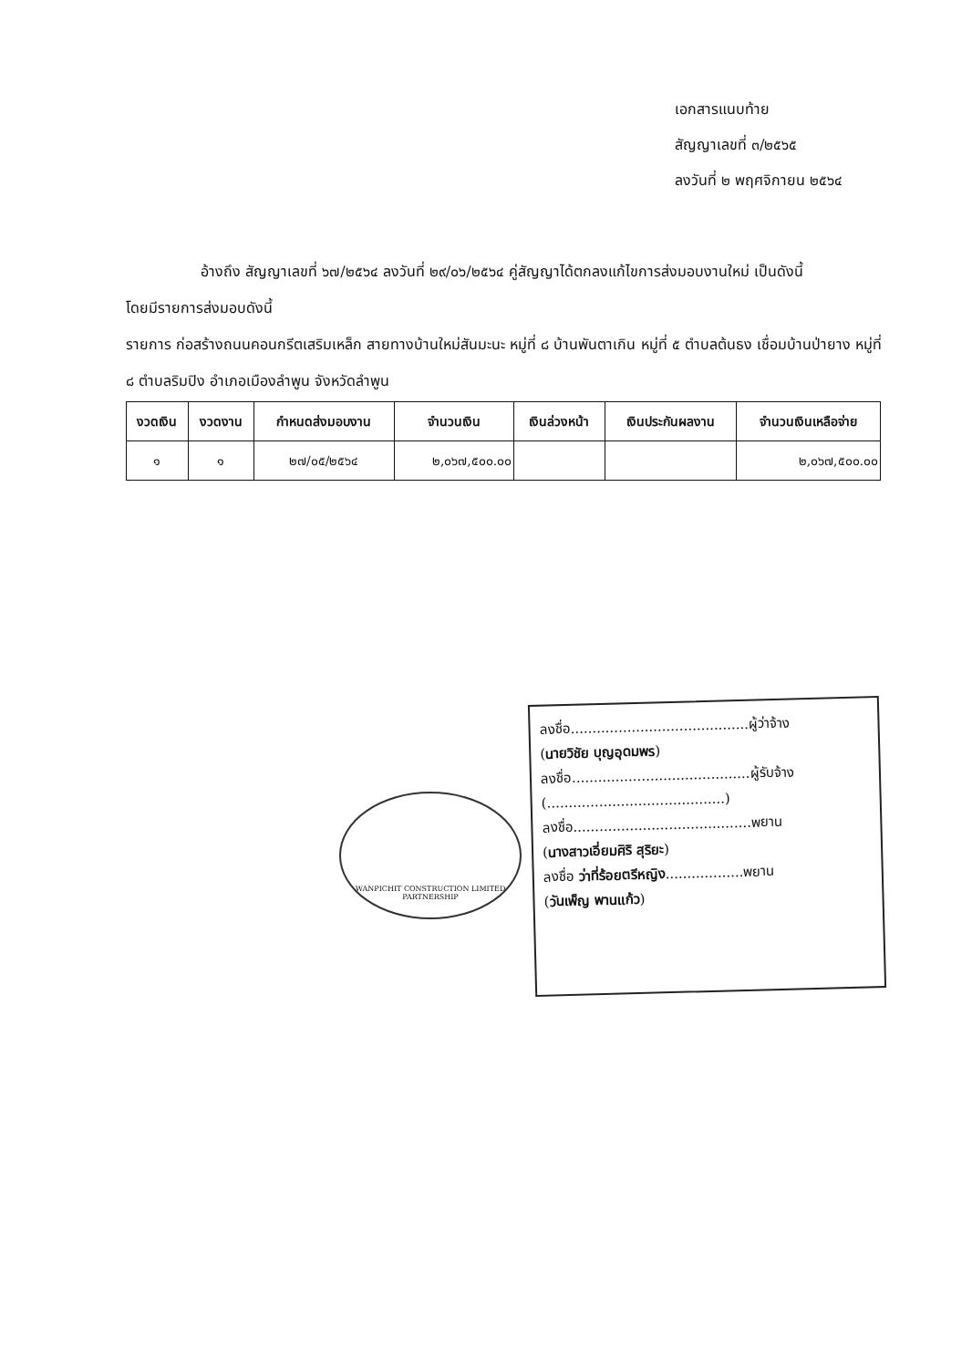เอกสารแนบท้าย
สัญญาเลขที่ ๓/๒๕๖๕
ลงวันที่ ๒ พฤศจิกายน ๒๕๖๔
อ้างถึง สัญญาเลขที่ ๖๗/๒๕๖๔ ลงวันที่ ๒๙/๐๖/๒๕๖๔ คู่สัญญาได้ตกลงแก้ไขการส่งมอบงานใหม่ เป็นดังนี้
โดยมีรายการส่งมอบดังนี้
รายการ ก่อสร้างถนนคอนกรีตเสริมเหล็ก สายทางบ้านใหม่สันมะนะ หมู่ที่ ๘ บ้านพันตาเกิน หมู่ที่ ๕ ตำบลต้นธง เชื่อมบ้านป่ายาง หมู่ที่ ๘ ตำบลริมปิง อำเภอเมืองลำพูน จังหวัดลำพูน
| งวดเงิน | งวดงาน | กำหนดส่งมอบงาน | จำนวนเงิน | เงินล่วงหน้า | เงินประกันผลงาน | จำนวนเงินเหลือจ่าย |
| --- | --- | --- | --- | --- | --- | --- |
| ๑ | ๑ | ๒๗/๐๕/๒๕๖๔ | ๒,๐๖๗,๕๐๐.๐๐ | | | ๒,๐๖๗,๕๐๐.๐๐ |
WANPICHIT CONSTRUCTION LIMITED PARTNERSHIP
ลงชื่อ.........................................ผู้ว่าจ้าง
(นายวิชัย บุญอุดมพร)
ลงชื่อ.........................................ผู้รับจ้าง
(.........................................)
ลงชื่อ.........................................พยาน
(นางสาวเอี่ยมศิริ สุริยะ)
ลงชื่อ ว่าที่ร้อยตรีหญิง..................พยาน
(วันเพ็ญ พานแก้ว)